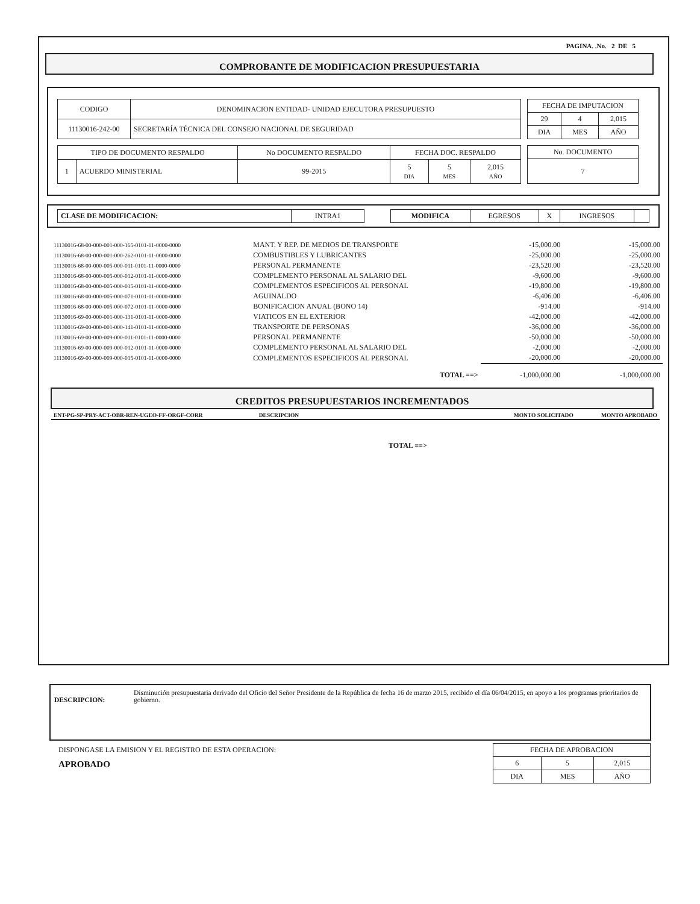PAGINA. .No. 2 DE 5
COMPROBANTE DE MODIFICACION PRESUPUESTARIA
| CODIGO | DENOMINACION ENTIDAD- UNIDAD EJECUTORA PRESUPUESTO |
| --- | --- |
| 11130016-242-00 | SECRETARÍA TÉCNICA DEL CONSEJO NACIONAL DE SEGURIDAD |
| FECHA DE IMPUTACION | | |
| --- | --- | --- |
| 29 | 4 | 2,015 |
| DIA | MES | AÑO |
| TIPO DE DOCUMENTO RESPALDO | | No DOCUMENTO RESPALDO | FECHA DOC. RESPALDO | | |
| --- | --- | --- | --- | --- | --- |
| 1 | ACUERDO MINISTERIAL | 99-2015 | 5 DIA | 5 MES | 2,015 AÑO |
| No. DOCUMENTO |
| --- |
| 7 |
| CLASE DE MODIFICACION: | INTRA1 |
| MODIFICA | EGRESOS | X | INGRESOS | |
| 11130016-68-00-000-001-000-165-0101-11-0000-0000 | MANT. Y REP. DE MEDIOS DE TRANSPORTE | -15,000.00 | -15,000.00 |
| 11130016-68-00-000-001-000-262-0101-11-0000-0000 | COMBUSTIBLES Y LUBRICANTES | -25,000.00 | -25,000.00 |
| 11130016-68-00-000-005-000-011-0101-11-0000-0000 | PERSONAL PERMANENTE | -23,520.00 | -23,520.00 |
| 11130016-68-00-000-005-000-012-0101-11-0000-0000 | COMPLEMENTO PERSONAL AL SALARIO DEL | -9,600.00 | -9,600.00 |
| 11130016-68-00-000-005-000-015-0101-11-0000-0000 | COMPLEMENTOS ESPECIFICOS AL PERSONAL | -19,800.00 | -19,800.00 |
| 11130016-68-00-000-005-000-071-0101-11-0000-0000 | AGUINALDO | -6,406.00 | -6,406.00 |
| 11130016-68-00-000-005-000-072-0101-11-0000-0000 | BONIFICACION ANUAL (BONO 14) | -914.00 | -914.00 |
| 11130016-69-00-000-001-000-131-0101-11-0000-0000 | VIATICOS EN EL EXTERIOR | -42,000.00 | -42,000.00 |
| 11130016-69-00-000-001-000-141-0101-11-0000-0000 | TRANSPORTE DE PERSONAS | -36,000.00 | -36,000.00 |
| 11130016-69-00-000-009-000-011-0101-11-0000-0000 | PERSONAL PERMANENTE | -50,000.00 | -50,000.00 |
| 11130016-69-00-000-009-000-012-0101-11-0000-0000 | COMPLEMENTO PERSONAL AL SALARIO DEL | -2,000.00 | -2,000.00 |
| 11130016-69-00-000-009-000-015-0101-11-0000-0000 | COMPLEMENTOS ESPECIFICOS AL PERSONAL | -20,000.00 | -20,000.00 |
| | TOTAL ==> | -1,000,000.00 | -1,000,000.00 |
CREDITOS PRESUPUESTARIOS INCREMENTADOS
| ENT-PG-SP-PRY-ACT-OBR-REN-UGEO-FF-ORGF-CORR | DESCRIPCION | MONTO SOLICITADO | MONTO APROBADO |
TOTAL ==>
DESCRIPCION:
Disminución presupuestaria derivado del Oficio del Señor Presidente de la República de fecha 16 de marzo 2015, recibido el día 06/04/2015, en apoyo a los programas prioritarios de gobierno.
DISPONGASE LA EMISION Y EL REGISTRO DE ESTA OPERACION:
APROBADO
| FECHA DE APROBACION | | |
| --- | --- | --- |
| 6 | 5 | 2,015 |
| DIA | MES | AÑO |